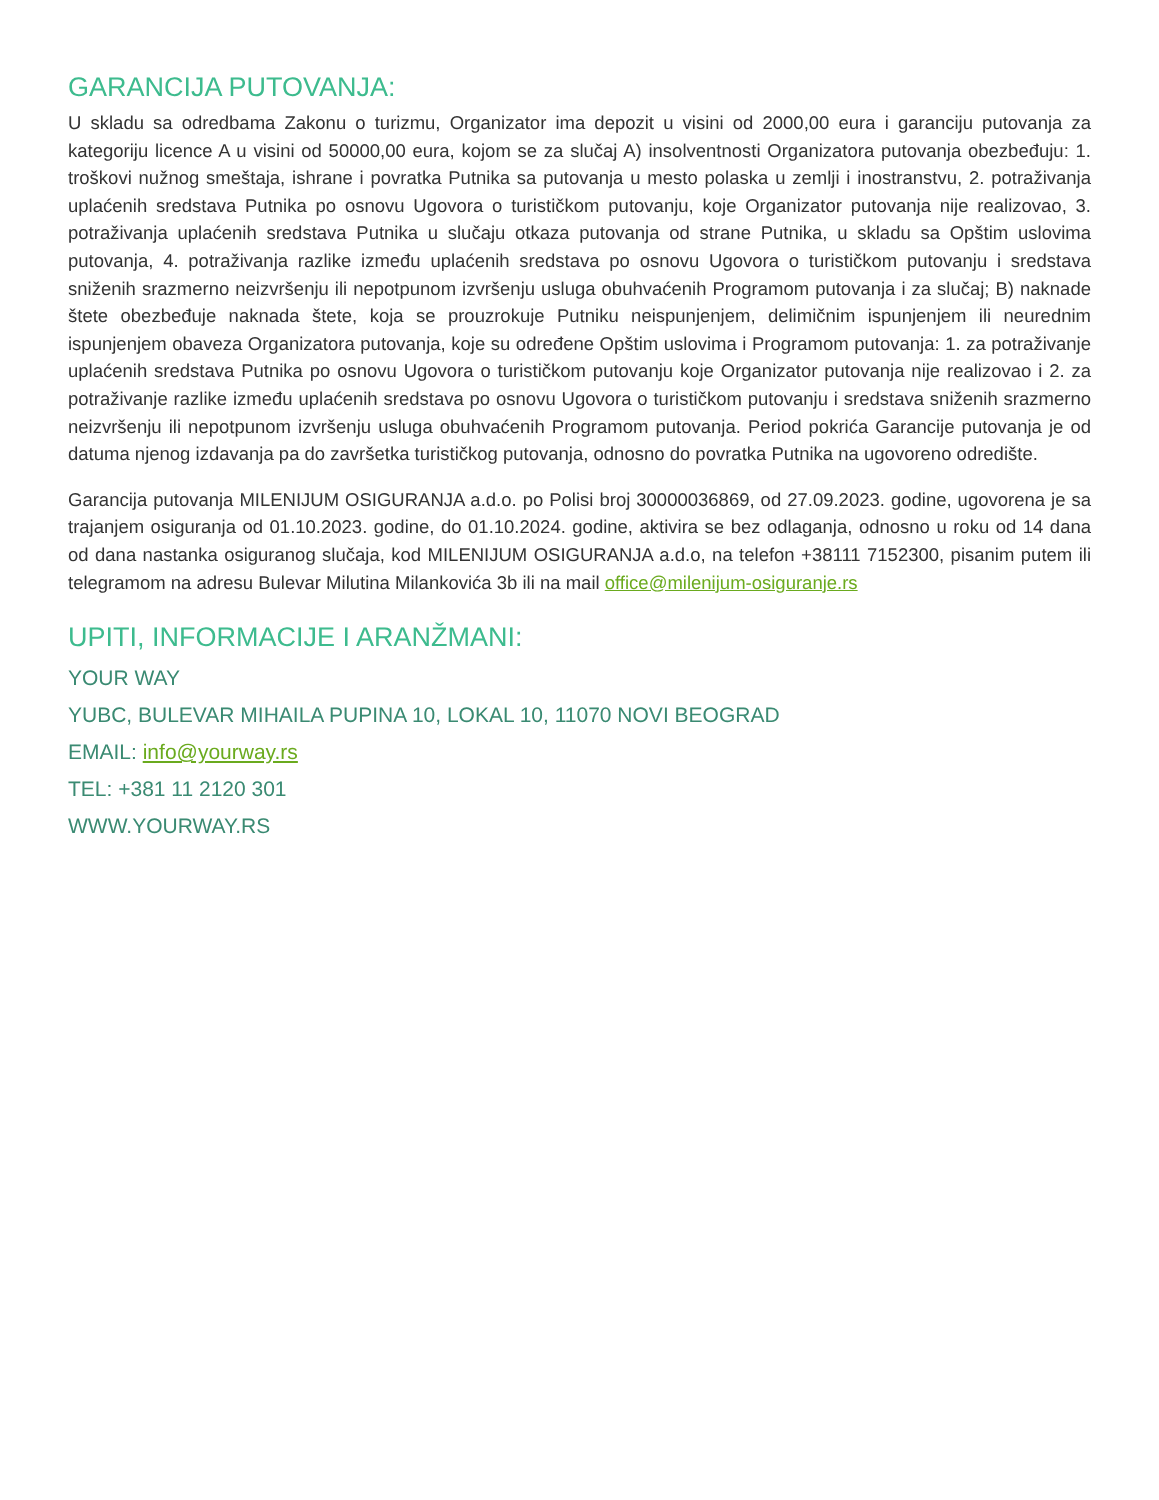GARANCIJA PUTOVANJA:
U skladu sa odredbama Zakonu o turizmu, Organizator ima depozit u visini od 2000,00 eura i garanciju putovanja za kategoriju licence A u visini od 50000,00 eura, kojom se za slučaj A) insolventnosti Organizatora putovanja obezbeđuju: 1. troškovi nužnog smeštaja, ishrane i povratka Putnika sa putovanja u mesto polaska u zemlji i inostranstvu, 2. potraživanja uplaćenih sredstava Putnika po osnovu Ugovora o turističkom putovanju, koje Organizator putovanja nije realizovao, 3. potraživanja uplaćenih sredstava Putnika u slučaju otkaza putovanja od strane Putnika, u skladu sa Opštim uslovima putovanja, 4. potraživanja razlike između uplaćenih sredstava po osnovu Ugovora o turističkom putovanju i sredstava sniženih srazmerno neizvršenju ili nepotpunom izvršenju usluga obuhvaćenih Programom putovanja i za slučaj; B) naknade štete obezbeđuje naknada štete, koja se prouzrokuje Putniku neispunjenjem, delimičnim ispunjenjem ili neurednim ispunjenjem obaveza Organizatora putovanja, koje su određene Opštim uslovima i Programom putovanja: 1. za potraživanje uplaćenih sredstava Putnika po osnovu Ugovora o turističkom putovanju koje Organizator putovanja nije realizovao i 2. za potraživanje razlike između uplaćenih sredstava po osnovu Ugovora o turističkom putovanju i sredstava sniženih srazmerno neizvršenju ili nepotpunom izvršenju usluga obuhvaćenih Programom putovanja. Period pokrića Garancije putovanja je od datuma njenog izdavanja pa do završetka turističkog putovanja, odnosno do povratka Putnika na ugovoreno odredište.
Garancija putovanja MILENIJUM OSIGURANJA a.d.o. po Polisi broj 30000036869, od 27.09.2023. godine, ugovorena je sa trajanjem osiguranja od 01.10.2023. godine, do 01.10.2024. godine, aktivira se bez odlaganja, odnosno u roku od 14 dana od dana nastanka osiguranog slučaja, kod MILENIJUM OSIGURANJA a.d.o, na telefon +38111 7152300, pisanim putem ili telegramom na adresu Bulevar Milutina Milankovića 3b ili na mail office@milenijum-osiguranje.rs
UPITI, INFORMACIJE I ARANŽMANI:
YOUR WAY
YUBC, BULEVAR MIHAILA PUPINA 10, LOKAL 10, 11070 NOVI BEOGRAD
EMAIL: info@yourway.rs
TEL: +381 11 2120 301
WWW.YOURWAY.RS